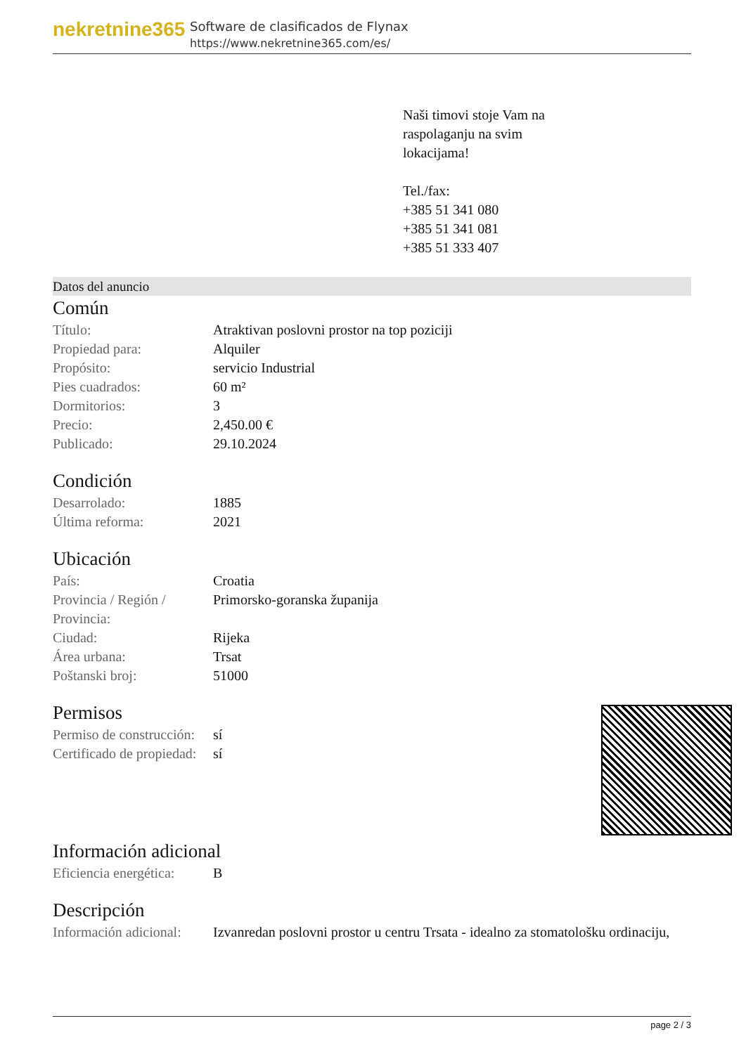nekretnine365
Software de clasificados de Flynax
https://www.nekretnine365.com/es/
Naši timovi stoje Vam na
raspolaganju na svim
lokacijama!
Tel./fax:
+385 51 341 080
+385 51 341 081
+385 51 333 407
Datos del anuncio
Común
| Título: | Atraktivan poslovni prostor na top poziciji |
| Propiedad para: | Alquiler |
| Propósito: | servicio Industrial |
| Pies cuadrados: | 60 m² |
| Dormitorios: | 3 |
| Precio: | 2,450.00 € |
| Publicado: | 29.10.2024 |
Condición
| Desarrolado: | 1885 |
| Última reforma: | 2021 |
Ubicación
| País: | Croatia |
| Provincia / Región / Provincia: | Primorsko-goranska županija |
| Ciudad: | Rijeka |
| Área urbana: | Trsat |
| Poštanski broj: | 51000 |
Permisos
| Permiso de construcción: | sí |
| Certificado de propiedad: | sí |
Información adicional
| Eficiencia energética: | B |
Descripción
| Información adicional: | Izvanredan poslovni prostor u centru Trsata - idealno za stomatološku ordinaciju, |
page 2 / 3